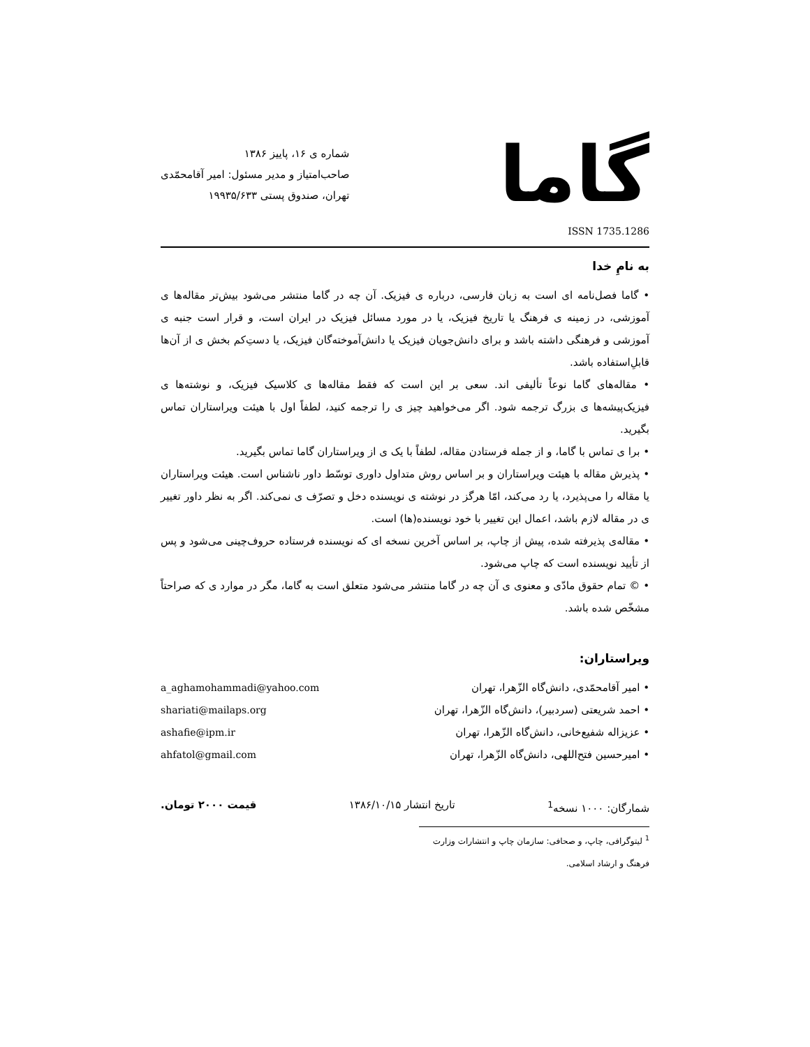گاما
شماره ی ۱۶، پاییز ۱۳۸۶
صاحب‌امتیاز و مدیر مسئول: امیر آقامحمّدی
تهران، صندوق پستی ۱۹۹۳۵/۶۳۳
ISSN 1735.1286
به نامِ خدا
• گاما فصل‌نامه ای است به زبان فارسی، درباره ی فیزیک. آن چه در گاما منتشر می‌شود بیش‌تر مقاله‌ها ی آموزشی، در زمینه ی فرهنگ یا تاریخ فیزیک، یا در مورد مسائل فیزیک در ایران است، و قرار است جنبه ی آموزشی و فرهنگی داشته باشد و برای دانش‌جویان فیزیک یا دانش‌آموخته‌گان فیزیک، یا دستِ‌کم بخش ی از آن‌ها قابلِ‌استفاده باشد.
• مقاله‌های گاما نوعاً تألیفی اند. سعی بر این است که فقط مقاله‌ها ی کلاسیک فیزیک، و نوشته‌ها ی فیزیک‌پیشه‌ها ی بزرگ ترجمه شود. اگر می‌خواهید چیز ی را ترجمه کنید، لطفاً اول با هیئت ویراستاران تماس بگیرید.
• برا ی تماس با گاما، و از جمله فرستادن مقاله، لطفاً با یک ی از ویراستاران گاما تماس بگیرید.
• پذیرش مقاله با هیئت ویراستاران و بر اساس روش متداول داوری توسّط داور ناشناس است. هیئت ویراستاران یا مقاله را می‌پذیرد، یا رد می‌کند، امّا هرگز در نوشته ی نویسنده دخل و تصرّف ی نمی‌کند. اگر به نظر داور تغییر ی در مقاله لازم باشد، اعمال این تغییر با خود نویسنده(ها) است.
• مقاله‌ی پذیرفته شده، پیش از چاپ، بر اساس آخرین نسخه ای که نویسنده فرستاده حروف‌چینی می‌شود و پس از تأیید نویسنده است که چاپ می‌شود.
• © تمام حقوق مادّی و معنوی ی آن چه در گاما منتشر می‌شود متعلق است به گاما، مگر در موارد ی که صراحتاً مشخّص شده باشد.
ویراستاران:
• امیر آقامحمّدی، دانش‌گاه الزّهرا، تهران a_aghamohammadi@yahoo.com
• احمد شریعتی (سردبیر)، دانش‌گاه الزّهرا، تهران shariati@mailaps.org
• عزیزاله شفیع‌خانی، دانش‌گاه الزّهرا، تهران ashafie@ipm.ir
• امیرحسین فتح‌اللهی، دانش‌گاه الزّهرا، تهران ahfatol@gmail.com
شمارگان: ۱۰۰۰ نسخه<sup>1</sup> تاریخ انتشار ۱۳۸۶/۱۰/۱۵ قیمت ۲۰۰۰ تومان.
<sup>1</sup> لیتوگرافی، چاپ، و صحافی: سازمان چاپ و انتشارات وزارت فرهنگ و ارشاد اسلامی.